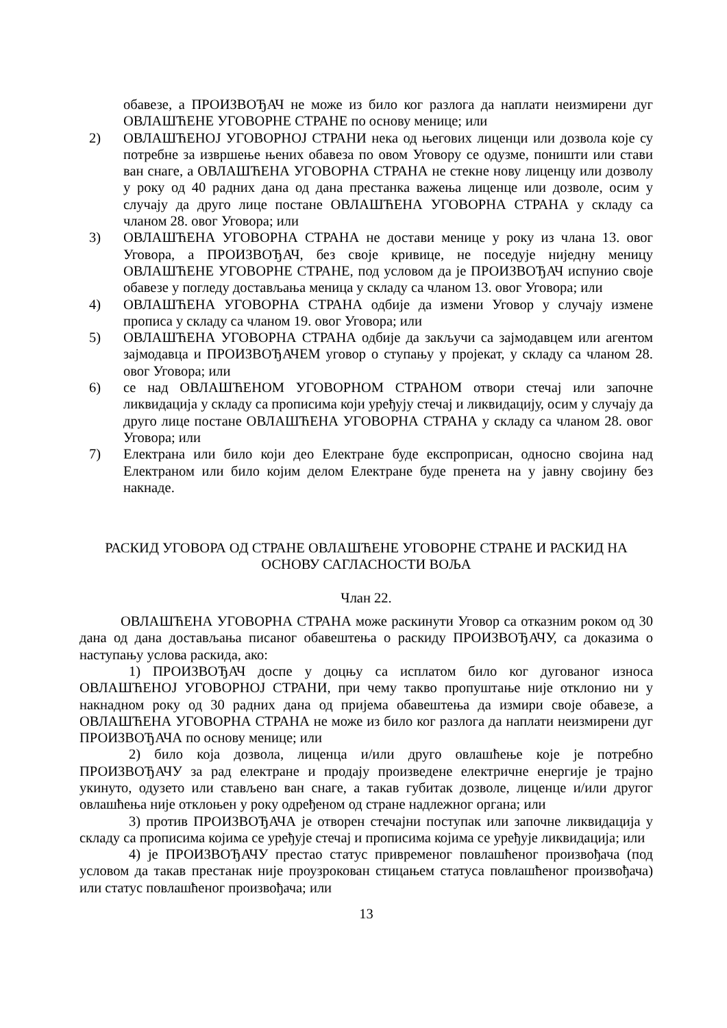обавезе, а ПРОИЗВОЂАЧ не може из било ког разлога да наплати неизмирени дуг ОВЛАШЋЕНЕ УГОВОРНЕ СТРАНЕ по основу менице; или
2) ОВЛАШЋЕНОЈ УГОВОРНОЈ СТРАНИ нека од његових лиценци или дозвола које су потребне за извршење њених обавеза по овом Уговору се одузме, поништи или стави ван снаге, а ОВЛАШЋЕНА УГОВОРНА СТРАНА не стекне нову лиценцу или дозволу у року од 40 радних дана од дана престанка важења лиценце или дозволе, осим у случају да друго лице постане ОВЛАШЋЕНА УГОВОРНА СТРАНА у складу са чланом 28. овог Уговора; или
3) ОВЛАШЋЕНА УГОВОРНА СТРАНА не достави менице у року из члана 13. овог Уговора, а ПРОИЗВОЂАЧ, без своје кривице, не поседује ниједну меницу ОВЛАШЋЕНЕ УГОВОРНЕ СТРАНЕ, под условом да је ПРОИЗВОЂАЧ испунио своје обавезе у погледу достављања меница у складу са чланом 13. овог Уговора; или
4) ОВЛАШЋЕНА УГОВОРНА СТРАНА одбије да измени Уговор у случају измене прописа у складу са чланом 19. овог Уговора; или
5) ОВЛАШЋЕНА УГОВОРНА СТРАНА одбије да закључи са зајмодавцем или агентом зајмодавца и ПРОИЗВОЂАЧЕМ уговор о ступању у пројекат, у складу са чланом 28. овог Уговора; или
6) се над ОВЛАШЋЕНОМ УГОВОРНОМ СТРАНОМ отвори стечај или започне ликвидација у складу са прописима који уређују стечај и ликвидацију, осим у случају да друго лице постане ОВЛАШЋЕНА УГОВОРНА СТРАНА у складу са чланом 28. овог Уговора; или
7) Електрана или било који део Електране буде експроприсан, односно својина над Електраном или било којим делом Електране буде пренета на у јавну својину без накнаде.
РАСКИД УГОВОРА ОД СТРАНЕ ОВЛАШЋЕНЕ УГОВОРНЕ СТРАНЕ И РАСКИД НА ОСНОВУ САГЛАСНОСТИ ВОЉА
Члан 22.
ОВЛАШЋЕНА УГОВОРНА СТРАНА може раскинути Уговор са отказним роком од 30 дана од дана достављања писаног обавештења о раскиду ПРОИЗВОЂАЧУ, са доказима о наступању услова раскида, ако:
1) ПРОИЗВОЂАЧ доспе у доцњу са исплатом било ког дугованог износа ОВЛАШЋЕНОЈ УГОВОРНОЈ СТРАНИ, при чему такво пропуштање није отклонио ни у накнадном року од 30 радних дана од пријема обавештења да измири своје обавезе, а ОВЛАШЋЕНА УГОВОРНА СТРАНА не може из било ког разлога да наплати неизмирени дуг ПРОИЗВОЂАЧА по основу менице; или
2) било која дозвола, лиценца и/или друго овлашћење које је потребно ПРОИЗВОЂАЧУ за рад електране и продају произведене електричне енергије је трајно укинуто, одузето или стављено ван снаге, а такав губитак дозволе, лиценце и/или другог овлашћења није отклоњен у року одређеном од стране надлежног органа; или
3) против ПРОИЗВОЂАЧА је отворен стечајни поступак или започне ликвидација у складу са прописима којима се уређује стечај и прописима којима се уређује ликвидација; или
4) је ПРОИЗВОЂАЧУ престао статус привременог повлашћеног произвођача (под условом да такав престанак није проузрокован стицањем статуса повлашћеног произвођача) или статус повлашћеног произвођача; или
13